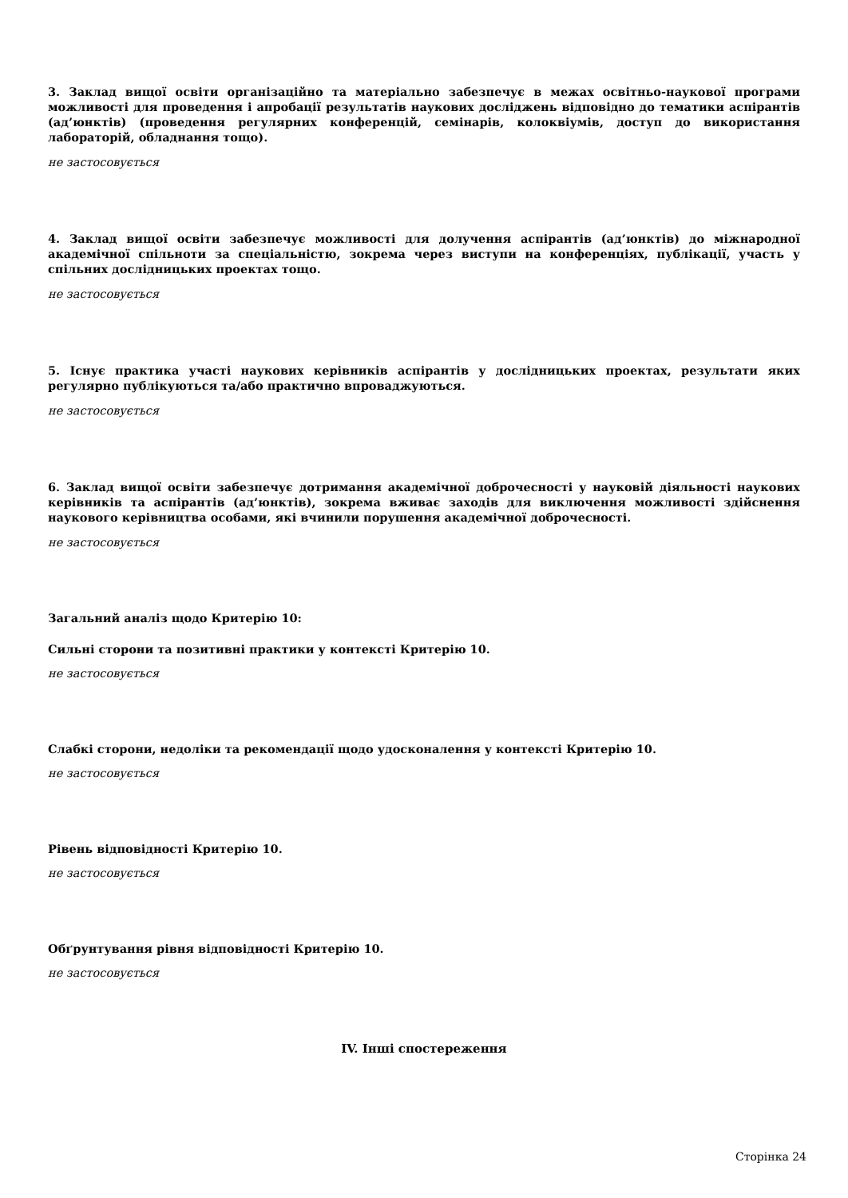3. Заклад вищої освіти організаційно та матеріально забезпечує в межах освітньо-наукової програми можливості для проведення і апробації результатів наукових досліджень відповідно до тематики аспірантів (ад’юнктів) (проведення регулярних конференцій, семінарів, колоквіумів, доступ до використання лабораторій, обладнання тощо).
не застосовується
4. Заклад вищої освіти забезпечує можливості для долучення аспірантів (ад’юнктів) до міжнародної академічної спільноти за спеціальністю, зокрема через виступи на конференціях, публікації, участь у спільних дослідницьких проектах тощо.
не застосовується
5. Існує практика участі наукових керівників аспірантів у дослідницьких проектах, результати яких регулярно публікуються та/або практично впроваджуються.
не застосовується
6. Заклад вищої освіти забезпечує дотримання академічної доброчесності у науковій діяльності наукових керівників та аспірантів (ад’юнктів), зокрема вживає заходів для виключення можливості здійснення наукового керівництва особами, які вчинили порушення академічної доброчесності.
не застосовується
Загальний аналіз щодо Критерію 10:
Сильні сторони та позитивні практики у контексті Критерію 10.
не застосовується
Слабкі сторони, недоліки та рекомендації щодо удосконалення у контексті Критерію 10.
не застосовується
Рівень відповідності Критерію 10.
не застосовується
Обґрунтування рівня відповідності Критерію 10.
не застосовується
IV. Інші спостереження
Сторінка 24